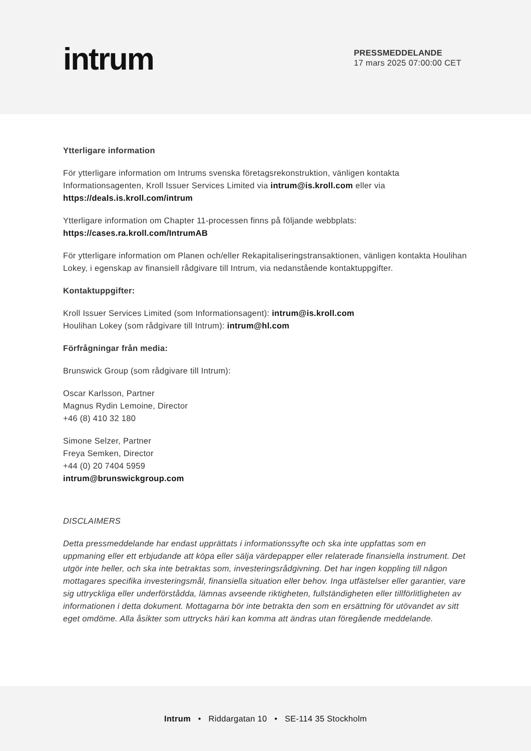intrum
PRESSMEDDELANDE
17 mars 2025 07:00:00 CET
Ytterligare information
För ytterligare information om Intrums svenska företagsrekonstruktion, vänligen kontakta Informationsagenten, Kroll Issuer Services Limited via intrum@is.kroll.com eller via https://deals.is.kroll.com/intrum
Ytterligare information om Chapter 11-processen finns på följande webbplats: https://cases.ra.kroll.com/IntrumAB
För ytterligare information om Planen och/eller Rekapitaliseringstransaktionen, vänligen kontakta Houlihan Lokey, i egenskap av finansiell rådgivare till Intrum, via nedanstående kontaktuppgifter.
Kontaktuppgifter:
Kroll Issuer Services Limited (som Informationsagent): intrum@is.kroll.com
Houlihan Lokey (som rådgivare till Intrum): intrum@hl.com
Förfrågningar från media:
Brunswick Group (som rådgivare till Intrum):
Oscar Karlsson, Partner
Magnus Rydin Lemoine, Director
+46 (8) 410 32 180
Simone Selzer, Partner
Freya Semken, Director
+44 (0) 20 7404 5959
intrum@brunswickgroup.com
DISCLAIMERS
Detta pressmeddelande har endast upprättats i informationssyfte och ska inte uppfattas som en uppmaning eller ett erbjudande att köpa eller sälja värdepapper eller relaterade finansiella instrument. Det utgör inte heller, och ska inte betraktas som, investeringsrådgivning. Det har ingen koppling till någon mottagares specifika investeringsmål, finansiella situation eller behov. Inga utfästelser eller garantier, vare sig uttryckliga eller underförstådda, lämnas avseende riktigheten, fullständigheten eller tillförlitligheten av informationen i detta dokument. Mottagarna bör inte betrakta den som en ersättning för utövandet av sitt eget omdöme. Alla åsikter som uttrycks häri kan komma att ändras utan föregående meddelande.
Intrum • Riddargatan 10 • SE-114 35 Stockholm